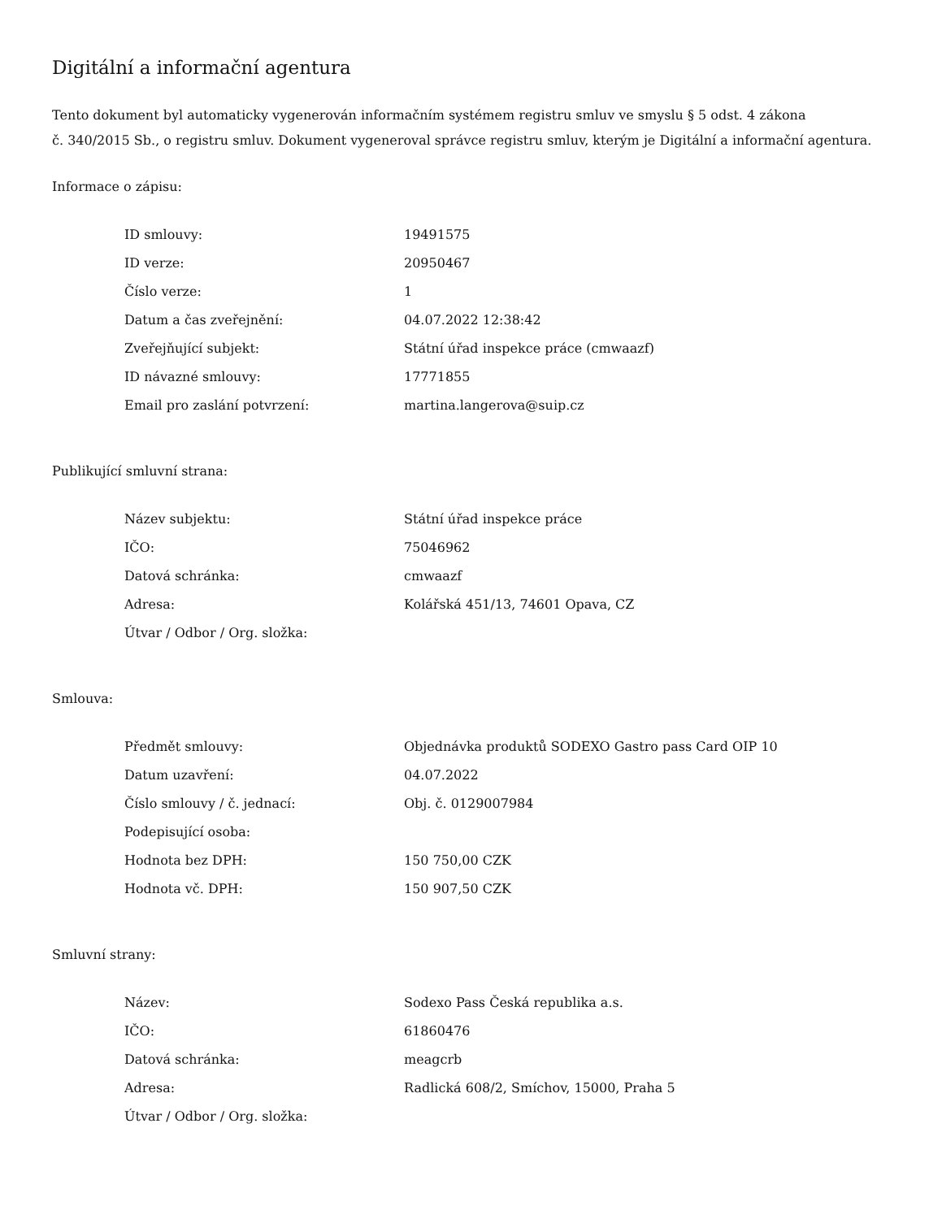Digitální a informační agentura
Tento dokument byl automaticky vygenerován informačním systémem registru smluv ve smyslu § 5 odst. 4 zákona
č. 340/2015 Sb., o registru smluv. Dokument vygeneroval správce registru smluv, kterým je Digitální a informační agentura.
Informace o zápisu:
| ID smlouvy: | 19491575 |
| ID verze: | 20950467 |
| Číslo verze: | 1 |
| Datum a čas zveřejnění: | 04.07.2022 12:38:42 |
| Zveřejňující subjekt: | Státní úřad inspekce práce (cmwaazf) |
| ID návazné smlouvy: | 17771855 |
| Email pro zaslání potvrzení: | martina.langerova@suip.cz |
Publikující smluvní strana:
| Název subjektu: | Státní úřad inspekce práce |
| IČO: | 75046962 |
| Datová schránka: | cmwaazf |
| Adresa: | Kolářská 451/13, 74601 Opava, CZ |
| Útvar / Odbor / Org. složka: | |
Smlouva:
| Předmět smlouvy: | Objednávka produktů SODEXO Gastro pass Card OIP 10 |
| Datum uzavření: | 04.07.2022 |
| Číslo smlouvy / č. jednací: | Obj. č. 0129007984 |
| Podepisující osoba: | |
| Hodnota bez DPH: | 150 750,00 CZK |
| Hodnota vč. DPH: | 150 907,50 CZK |
Smluvní strany:
| Název: | Sodexo Pass Česká republika a.s. |
| IČO: | 61860476 |
| Datová schránka: | meagcrb |
| Adresa: | Radlická 608/2, Smíchov, 15000, Praha 5 |
| Útvar / Odbor / Org. složka: | |